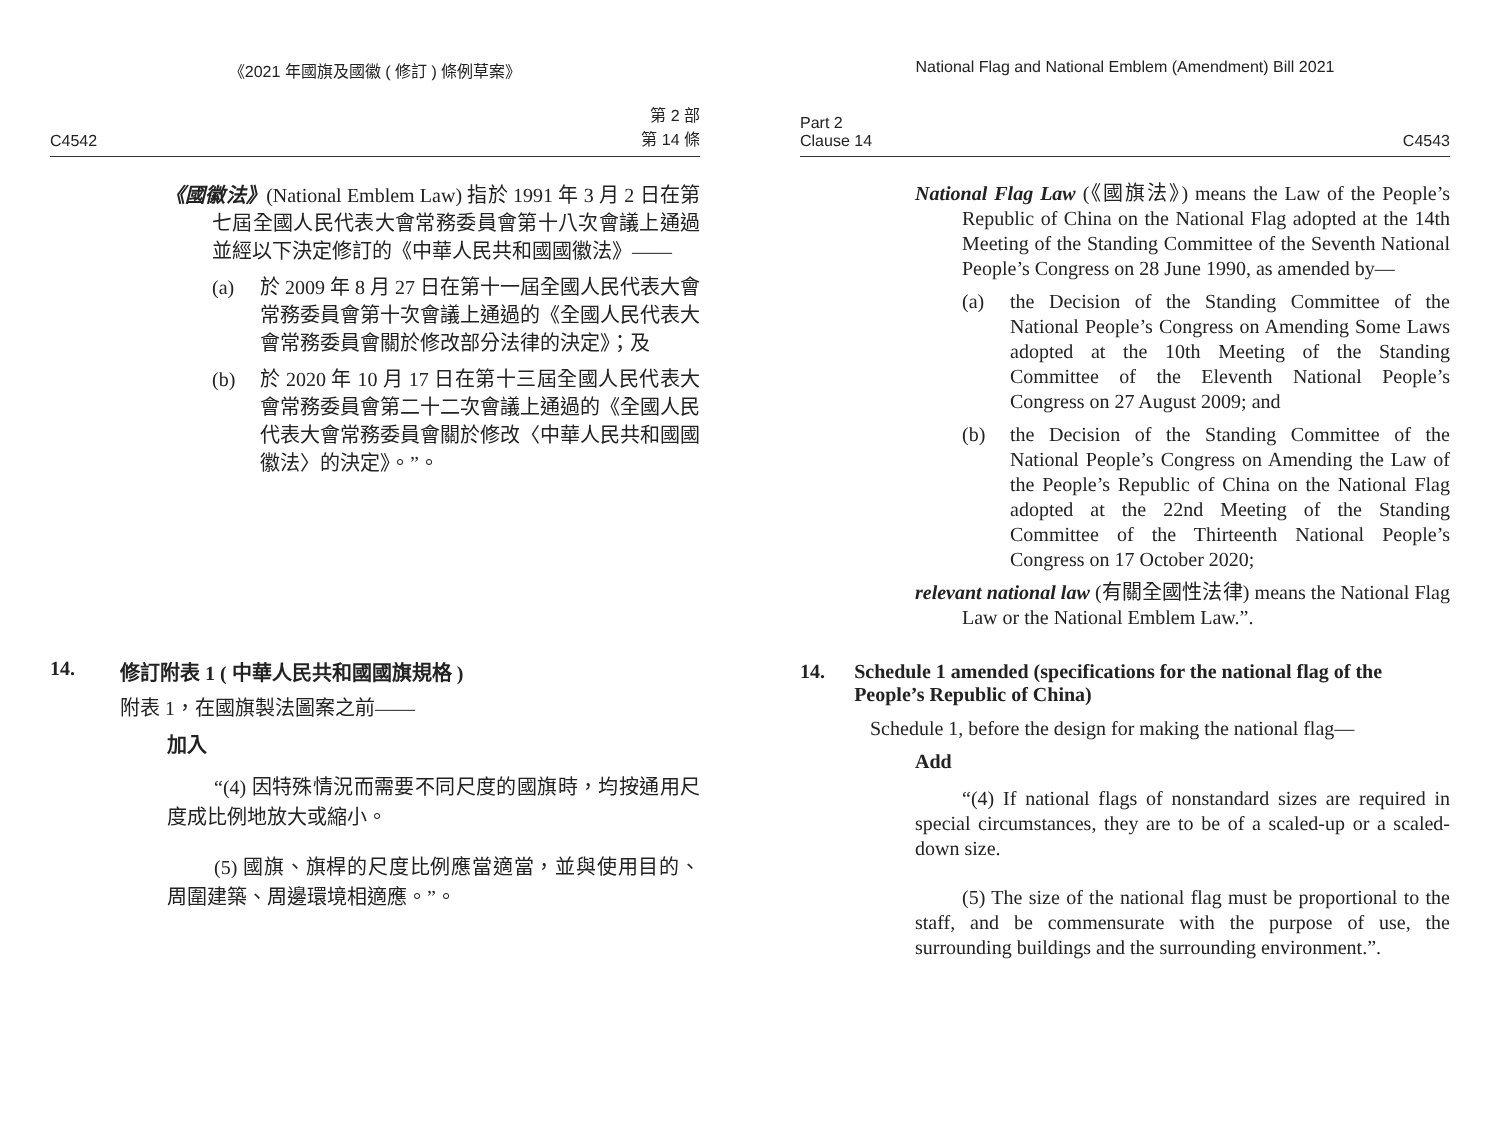《2021 年國旗及國徽 ( 修訂 ) 條例草案》
C4542 第 2 部
第 14 條
《國徽法》(National Emblem Law) 指於 1991 年 3 月 2 日在第七屆全國人民代表大會常務委員會第十八次會議上通過並經以下決定修訂的《中華人民共和國國徽法》——
(a) 於 2009 年 8 月 27 日在第十一屆全國人民代表大會常務委員會第十次會議上通過的《全國人民代表大會常務委員會關於修改部分法律的決定》；及
(b) 於 2020 年 10 月 17 日在第十三屆全國人民代表大會常務委員會第二十二次會議上通過的《全國人民代表大會常務委員會關於修改〈中華人民共和國國徽法〉的決定》。”。
14. 修訂附表 1 ( 中華人民共和國國旗規格 )
附表 1，在國旗製法圖案之前——
加入
“(4) 因特殊情況而需要不同尺度的國旗時，均按通用尺度成比例地放大或縮小。
(5) 國旗、旗桿的尺度比例應當適當，並與使用目的、周圍建築、周邊環境相適應。”。
National Flag and National Emblem (Amendment) Bill 2021
Part 2
Clause 14 C4543
National Flag Law (《國旗法》) means the Law of the People’s Republic of China on the National Flag adopted at the 14th Meeting of the Standing Committee of the Seventh National People’s Congress on 28 June 1990, as amended by—
(a) the Decision of the Standing Committee of the National People’s Congress on Amending Some Laws adopted at the 10th Meeting of the Standing Committee of the Eleventh National People’s Congress on 27 August 2009; and
(b) the Decision of the Standing Committee of the National People’s Congress on Amending the Law of the People’s Republic of China on the National Flag adopted at the 22nd Meeting of the Standing Committee of the Thirteenth National People’s Congress on 17 October 2020;
relevant national law (有關全國性法律) means the National Flag Law or the National Emblem Law.”.
14. Schedule 1 amended (specifications for the national flag of the People’s Republic of China)
Schedule 1, before the design for making the national flag—
Add
“(4) If national flags of nonstandard sizes are required in special circumstances, they are to be of a scaled-up or a scaled-down size.
(5) The size of the national flag must be proportional to the staff, and be commensurate with the purpose of use, the surrounding buildings and the surrounding environment.”.